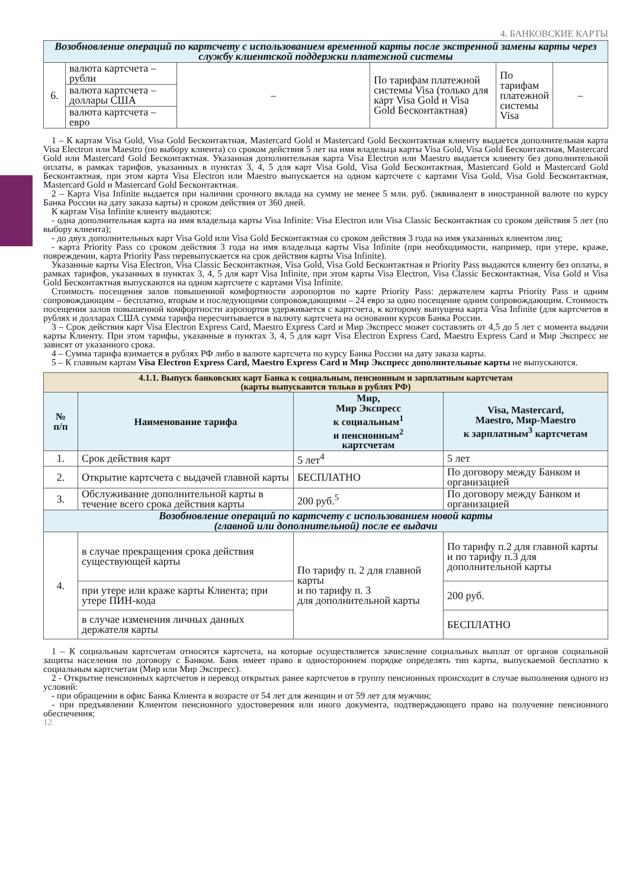4. БАНКОВСКИЕ КАРТЫ
| Возобновление операций по картсчету с использованием временной карты после экстренной замены карты через службу клиентской поддержки платежной системы | | | | | |
| 6. | валюта картсчета – рубли | – | По тарифам платежной системы Visa (только для карт Visa Gold и Visa Gold Бесконтактная) | По тарифам платежной системы Visa | – |
| | валюта картсчета – доллары США | | | | |
| | валюта картсчета – евро | | | | |
1 – К картам Visa Gold, Visa Gold Бесконтактная, Mastercard Gold и Mastercard Gold Бесконтактная клиенту выдается дополнительная карта Visa Electron или Maestro (по выбору клиента) со сроком действия 5 лет на имя владельца карты Visa Gold, Visa Gold Бесконтактная, Mastercard Gold или Mastercard Gold Бесконтактная. Указанная дополнительная карта Visa Electron или Maestro выдается клиенту без дополнительной оплаты, в рамках тарифов, указанных в пунктах 3, 4, 5 для карт Visa Gold, Visa Gold Бесконтактная, Mastercard Gold и Mastercard Gold Бесконтактная, при этом карта Visa Electron или Maestro выпускается на одном картсчете с картами Visa Gold, Visa Gold Бесконтактная, Mastercard Gold и Mastercard Gold Бесконтактная.
2 – Карта Visa Infinite выдается при наличии срочного вклада на сумму не менее 5 млн. руб. (эквивалент в иностранной валюте по курсу Банка России на дату заказа карты) и сроком действия от 360 дней.
К картам Visa Infinite клиенту выдаются:
- одна дополнительная карта на имя владельца карты Visa Infinite: Visa Electron или Visa Classic Бесконтактная со сроком действия 5 лет (по выбору клиента);
- до двух дополнительных карт Visa Gold или Visa Gold Бесконтактная со сроком действия 3 года на имя указанных клиентом лиц;
- карта Priority Pass со сроком действия 3 года на имя владельца карты Visa Infinite (при необходимости, например, при утере, краже, повреждении, карта Priority Pass перевыпускается на срок действия карты Visa Infinite).
Указанные карты Visa Electron, Visa Classic Бесконтактная, Visa Gold, Visa Gold Бесконтактная и Priority Pass выдаются клиенту без оплаты, в рамках тарифов, указанных в пунктах 3, 4, 5 для карт Visa Infinite, при этом карты Visa Electron, Visa Classic Бесконтактная, Visa Gold и Visa Gold Бесконтактная выпускаются на одном картсчете с картами Visa Infinite.
Стоимость посещения залов повышенной комфортности аэропортов по карте Priority Pass: держателем карты Priority Pass и одним сопровождающим – бесплатно, вторым и последующими сопровождающими – 24 евро за одно посещение одним сопровождающим. Стоимость посещения залов повышенной комфортности аэропортов удерживается с картсчета, к которому выпущена карта Visa Infinite (для картсчетов в рублях и долларах США сумма тарифа пересчитывается в валюту картсчета на основании курсов Банка России.
3 – Срок действия карт Visa Electron Express Card, Maestro Express Card и Мир Экспресс может составлять от 4,5 до 5 лет с момента выдачи карты Клиенту. При этом тарифы, указанные в пунктах 3, 4, 5 для карт Visa Electron Express Card, Maestro Express Card и Мир Экспресс не зависят от указанного срока.
4 – Сумма тарифа взимается в рублях РФ либо в валюте картсчета по курсу Банка России на дату заказа карты.
5 – К главным картам Visa Electron Express Card, Maestro Express Card и Мир Экспресс дополнительные карты не выпускаются.
| 4.1.1. Выпуск банковских карт Банка к социальным, пенсионным и зарплатным картсчетам (карты выпускаются только в рублях РФ) | | | |
| № п/п | Наименование тарифа | Мир, Мир Экспресс к социальным<sup>1</sup> и пенсионным<sup>2</sup> картсчетам | Visa, Mastercard, Maestro, Мир-Maestro к зарплатным<sup>3</sup> картсчетам |
| 1. | Срок действия карт | 5 лет<sup>4</sup> | 5 лет |
| 2. | Открытие картсчета с выдачей главной карты | БЕСПЛАТНО | По договору между Банком и организацией |
| 3. | Обслуживание дополнительной карты в течение всего срока действия карты | 200 руб.<sup>5</sup> | По договору между Банком и организацией |
| Возобновление операций по картсчету с использованием новой карты (главной или дополнительной) после ее выдачи | | | |
| 4. | в случае прекращения срока действия существующей карты | По тарифу п. 2 для главной карты и по тарифу п. 3 для дополнительной карты | По тарифу п.2 для главной карты и по тарифу п.3 для дополнительной карты |
| | при утере или краже карты Клиента; при утере ПИН-кода | | 200 руб. |
| | в случае изменения личных данных держателя карты | | БЕСПЛАТНО |
1 – К социальным картсчетам относятся картсчета, на которые осуществляется зачисление социальных выплат от органов социальной защиты населения по договору с Банком. Банк имеет право в одностороннем порядке определять тип карты, выпускаемой бесплатно к социальным картсчетам (Мир или Мир Экспресс).
2 - Открытие пенсионных картсчетов и перевод открытых ранее картсчетов в группу пенсионных происходит в случае выполнения одного из условий:
- при обращении в офис Банка Клиента в возрасте от 54 лет для женщин и от 59 лет для мужчин;
- при предъявлении Клиентом пенсионного удостоверения или иного документа, подтверждающего право на получение пенсионного обеспечения;
12